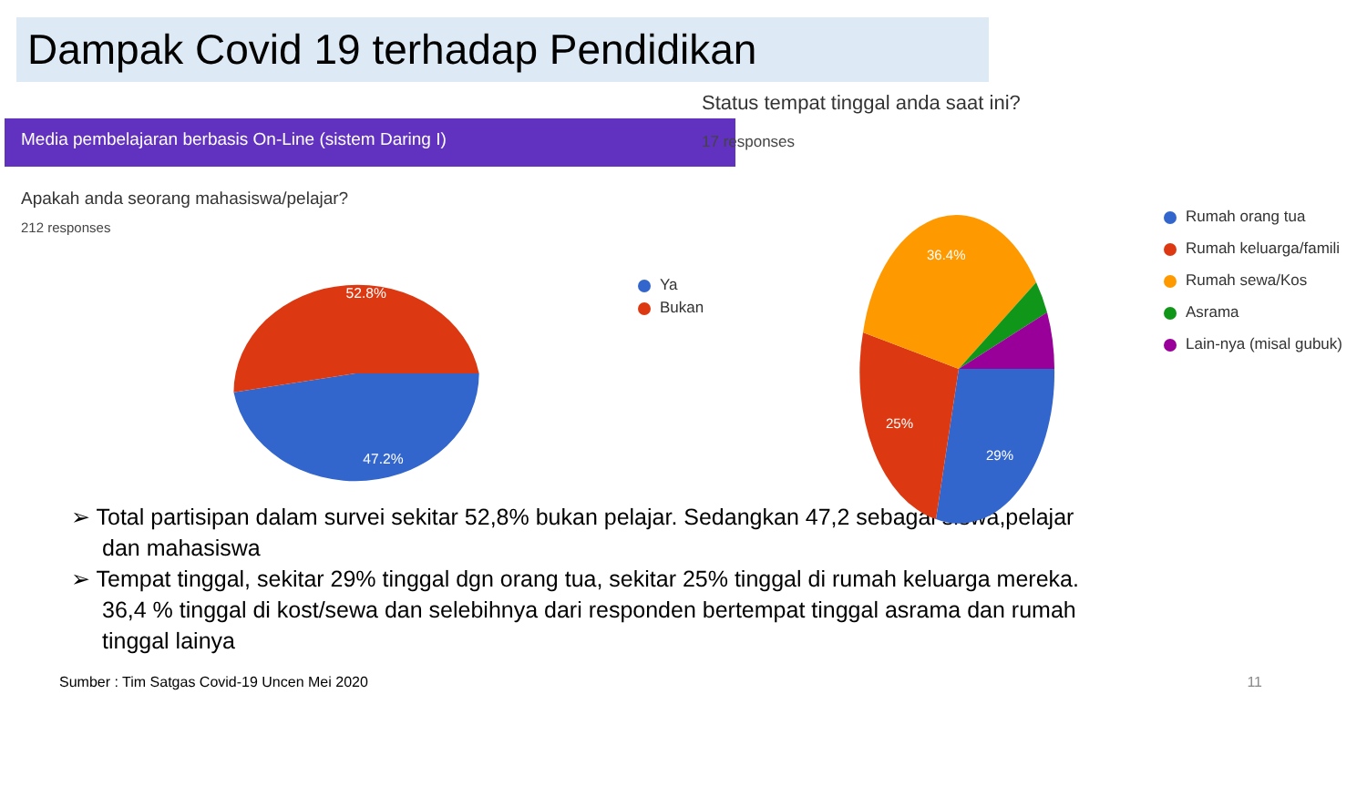Dampak Covid 19 terhadap Pendidikan
Media pembelajaran berbasis On-Line (sistem Daring I)
Apakah anda seorang mahasiswa/pelajar?
212 responses
52.8%
47.2%
Ya
Bukan
Status tempat tinggal anda saat ini?
17 responses
36.4%
25%
29%
Rumah orang tua
Rumah keluarga/famili
Rumah sewa/Kos
Asrama
Lain-nya (misal gubuk)
➢ Total partisipan dalam survei sekitar 52,8% bukan pelajar. Sedangkan 47,2 sebagai siswa,pelajar dan mahasiswa
➢ Tempat tinggal, sekitar 29% tinggal dgn orang tua, sekitar 25% tinggal di rumah keluarga mereka. 36,4 % tinggal di kost/sewa dan selebihnya dari responden bertempat tinggal asrama dan rumah tinggal lainya
Sumber : Tim Satgas Covid-19 Uncen Mei 2020 11